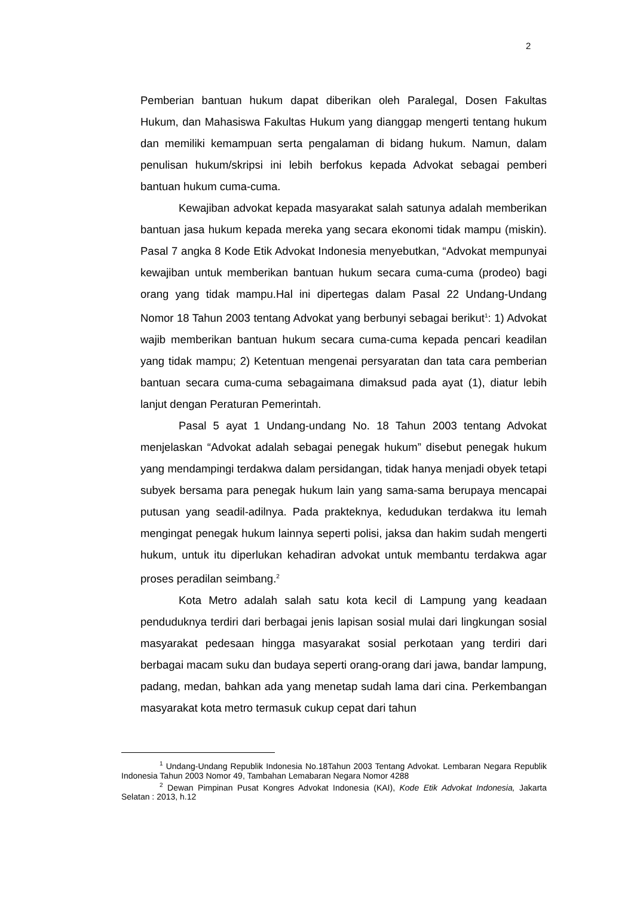2
Pemberian bantuan hukum dapat diberikan oleh Paralegal, Dosen Fakultas Hukum, dan Mahasiswa Fakultas Hukum yang dianggap mengerti tentang hukum dan memiliki kemampuan serta pengalaman di bidang hukum. Namun, dalam penulisan hukum/skripsi ini lebih berfokus kepada Advokat sebagai pemberi bantuan hukum cuma-cuma.
Kewajiban advokat kepada masyarakat salah satunya adalah memberikan bantuan jasa hukum kepada mereka yang secara ekonomi tidak mampu (miskin). Pasal 7 angka 8 Kode Etik Advokat Indonesia menyebutkan, “Advokat mempunyai kewajiban untuk memberikan bantuan hukum secara cuma-cuma (prodeo) bagi orang yang tidak mampu.Hal ini dipertegas dalam Pasal 22 Undang-Undang Nomor 18 Tahun 2003 tentang Advokat yang berbunyi sebagai berikut<sup>1</sup>: 1) Advokat wajib memberikan bantuan hukum secara cuma-cuma kepada pencari keadilan yang tidak mampu; 2) Ketentuan mengenai persyaratan dan tata cara pemberian bantuan secara cuma-cuma sebagaimana dimaksud pada ayat (1), diatur lebih lanjut dengan Peraturan Pemerintah.
Pasal 5 ayat 1 Undang-undang No. 18 Tahun 2003 tentang Advokat menjelaskan “Advokat adalah sebagai penegak hukum” disebut penegak hukum yang mendampingi terdakwa dalam persidangan, tidak hanya menjadi obyek tetapi subyek bersama para penegak hukum lain yang sama-sama berupaya mencapai putusan yang seadil-adilnya. Pada prakteknya, kedudukan terdakwa itu lemah mengingat penegak hukum lainnya seperti polisi, jaksa dan hakim sudah mengerti hukum, untuk itu diperlukan kehadiran advokat untuk membantu terdakwa agar proses peradilan seimbang.<sup>2</sup>
Kota Metro adalah salah satu kota kecil di Lampung yang keadaan penduduknya terdiri dari berbagai jenis lapisan sosial mulai dari lingkungan sosial masyarakat pedesaan hingga masyarakat sosial perkotaan yang terdiri dari berbagai macam suku dan budaya seperti orang-orang dari jawa, bandar lampung, padang, medan, bahkan ada yang menetap sudah lama dari cina. Perkembangan masyarakat kota metro termasuk cukup cepat dari tahun
<sup>1</sup> Undang-Undang Republik Indonesia No.18Tahun 2003 Tentang Advokat. Lembaran Negara Republik Indonesia Tahun 2003 Nomor 49, Tambahan Lemabaran Negara Nomor 4288
<sup>2</sup> Dewan Pimpinan Pusat Kongres Advokat Indonesia (KAI), Kode Etik Advokat Indonesia, Jakarta Selatan : 2013, h.12